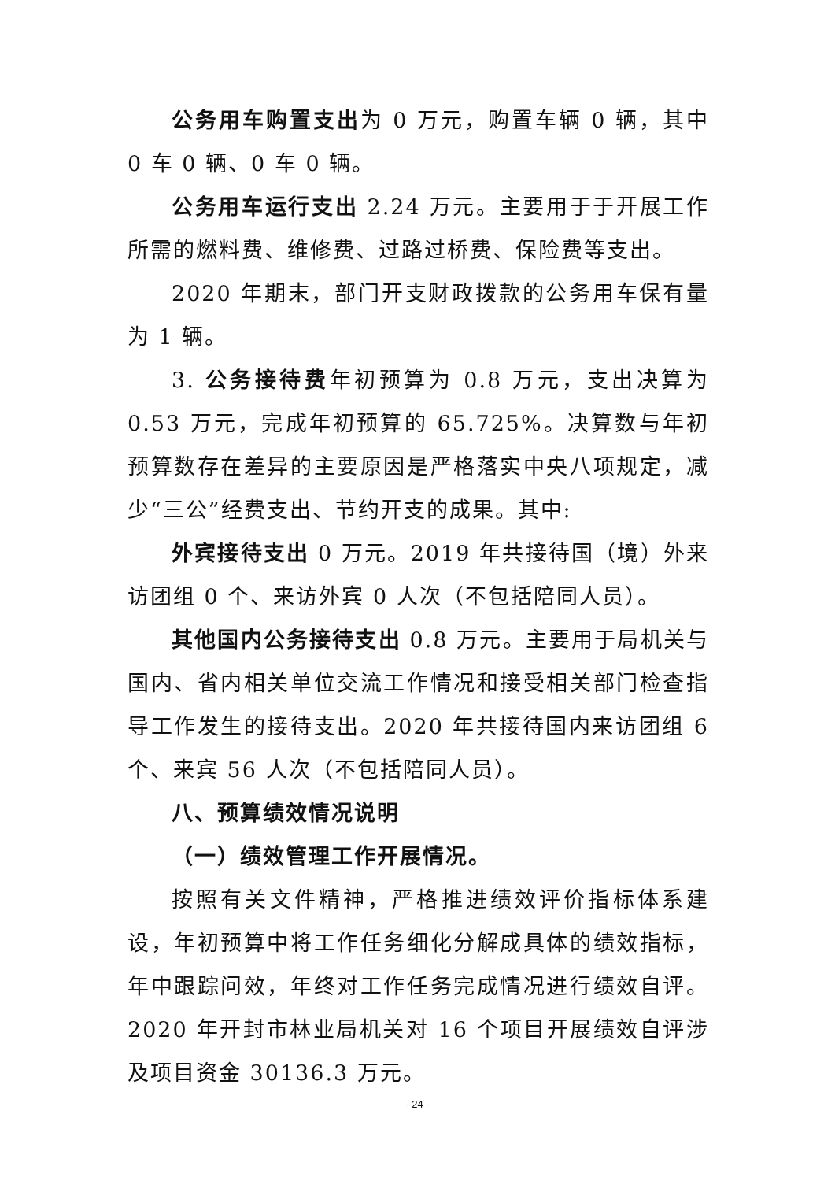公务用车购置支出为 0 万元，购置车辆 0 辆，其中 0 车 0 辆、0 车 0 辆。
公务用车运行支出 2.24 万元。主要用于于开展工作所需的燃料费、维修费、过路过桥费、保险费等支出。
2020 年期末，部门开支财政拨款的公务用车保有量为 1 辆。
3. 公务接待费年初预算为 0.8 万元，支出决算为 0.53 万元，完成年初预算的 65.725%。决算数与年初预算数存在差异的主要原因是严格落实中央八项规定，减少“三公”经费支出、节约开支的成果。其中:
外宾接待支出 0 万元。2019 年共接待国（境）外来访团组 0 个、来访外宾 0 人次（不包括陪同人员）。
其他国内公务接待支出 0.8 万元。主要用于局机关与国内、省内相关单位交流工作情况和接受相关部门检查指导工作发生的接待支出。2020 年共接待国内来访团组 6 个、来宾 56 人次（不包括陪同人员）。
八、预算绩效情况说明
（一）绩效管理工作开展情况。
按照有关文件精神，严格推进绩效评价指标体系建设，年初预算中将工作任务细化分解成具体的绩效指标，年中跟踪问效，年终对工作任务完成情况进行绩效自评。2020 年开封市林业局机关对 16 个项目开展绩效自评涉及项目资金 30136.3 万元。
- 24 -